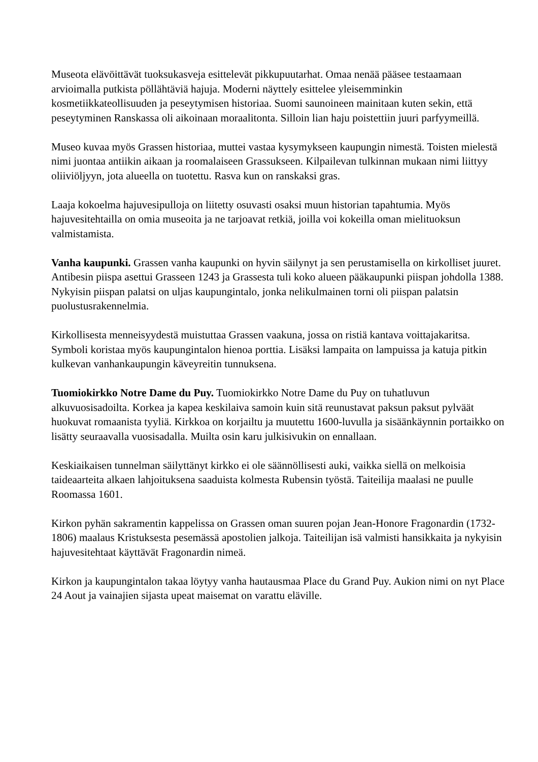Museota elävöittävät tuoksukasveja esittelevät pikkupuutarhat. Omaa nenää pääsee testaamaan arvioimalla putkista pöllähtäviä hajuja. Moderni näyttely esittelee yleisemminkin kosmetiikkateollisuuden ja peseytymisen historiaa. Suomi saunoineen mainitaan kuten sekin, että peseytyminen Ranskassa oli aikoinaan moraalitonta. Silloin lian haju poistettiin juuri parfyymeillä.
Museo kuvaa myös Grassen historiaa, muttei vastaa kysymykseen kaupungin nimestä. Toisten mielestä nimi juontaa antiikin aikaan ja roomalaiseen Grassukseen. Kilpailevan tulkinnan mukaan nimi liittyy oliiviöljyyn, jota alueella on tuotettu. Rasva kun on ranskaksi gras.
Laaja kokoelma hajuvesipulloja on liitetty osuvasti osaksi muun historian tapahtumia. Myös hajuvesitehtailla on omia museoita ja ne tarjoavat retkiä, joilla voi kokeilla oman mielituoksun valmistamista.
Vanha kaupunki. Grassen vanha kaupunki on hyvin säilynyt ja sen perustamisella on kirkolliset juuret. Antibesin piispa asettui Grasseen 1243 ja Grassesta tuli koko alueen pääkaupunki piispan johdolla 1388. Nykyisin piispan palatsi on uljas kaupungintalo, jonka nelikulmainen torni oli piispan palatsin puolustusrakennelmia.
Kirkollisesta menneisyydestä muistuttaa Grassen vaakuna, jossa on ristiä kantava voittajakaritsa. Symboli koristaa myös kaupungintalon hienoa porttia. Lisäksi lampaita on lampuissa ja katuja pitkin kulkevan vanhankaupungin käveyreitin tunnuksena.
Tuomiokirkko Notre Dame du Puy. Tuomiokirkko Notre Dame du Puy on tuhatluvun alkuvuosisadoilta. Korkea ja kapea keskilaiva samoin kuin sitä reunustavat paksun paksut pylväät huokuvat romaanista tyyliä. Kirkkoa on korjailtu ja muutettu 1600-luvulla ja sisäänkäynnin portaikko on lisätty seuraavalla vuosisadalla. Muilta osin karu julkisivukin on ennallaan.
Keskiaikaisen tunnelman säilyttänyt kirkko ei ole säännöllisesti auki, vaikka siellä on melkoisia taideaarteita alkaen lahjoituksena saaduista kolmesta Rubensin työstä. Taiteilija maalasi ne puulle Roomassa 1601.
Kirkon pyhän sakramentin kappelissa on Grassen oman suuren pojan Jean-Honore Fragonardin (1732-1806) maalaus Kristuksesta pesemässä apostolien jalkoja. Taiteilijan isä valmisti hansikkaita ja nykyisin hajuvesitehtaat käyttävät Fragonardin nimeä.
Kirkon ja kaupungintalon takaa löytyy vanha hautausmaa Place du Grand Puy. Aukion nimi on nyt Place 24 Aout ja vainajien sijasta upeat maisemat on varattu eläville.